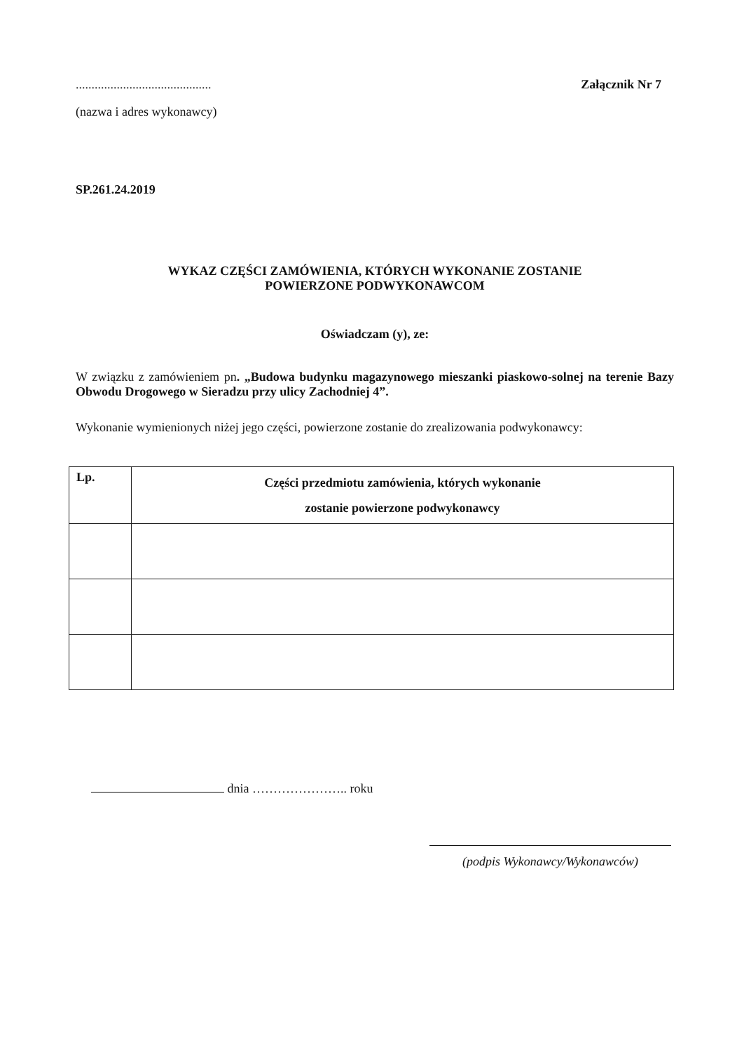...........................................
Załącznik Nr 7
(nazwa i adres wykonawcy)
SP.261.24.2019
WYKAZ CZĘŚCI ZAMÓWIENIA, KTÓRYCH WYKONANIE ZOSTANIE
POWIERZONE PODWYKONAWCOM
Oświadczam (y), ze:
W związku z zamówieniem pn. „Budowa budynku magazynowego mieszanki piaskowo-solnej na terenie Bazy Obwodu Drogowego w Sieradzu przy ulicy Zachodniej 4”.
Wykonanie wymienionych niżej jego części, powierzone zostanie do zrealizowania podwykonawcy:
| Lp. | Części przedmiotu zamówienia, których wykonanie zostanie powierzone podwykonawcy |
| --- | --- |
dnia ………………….. roku
(podpis Wykonawcy/Wykonawców)